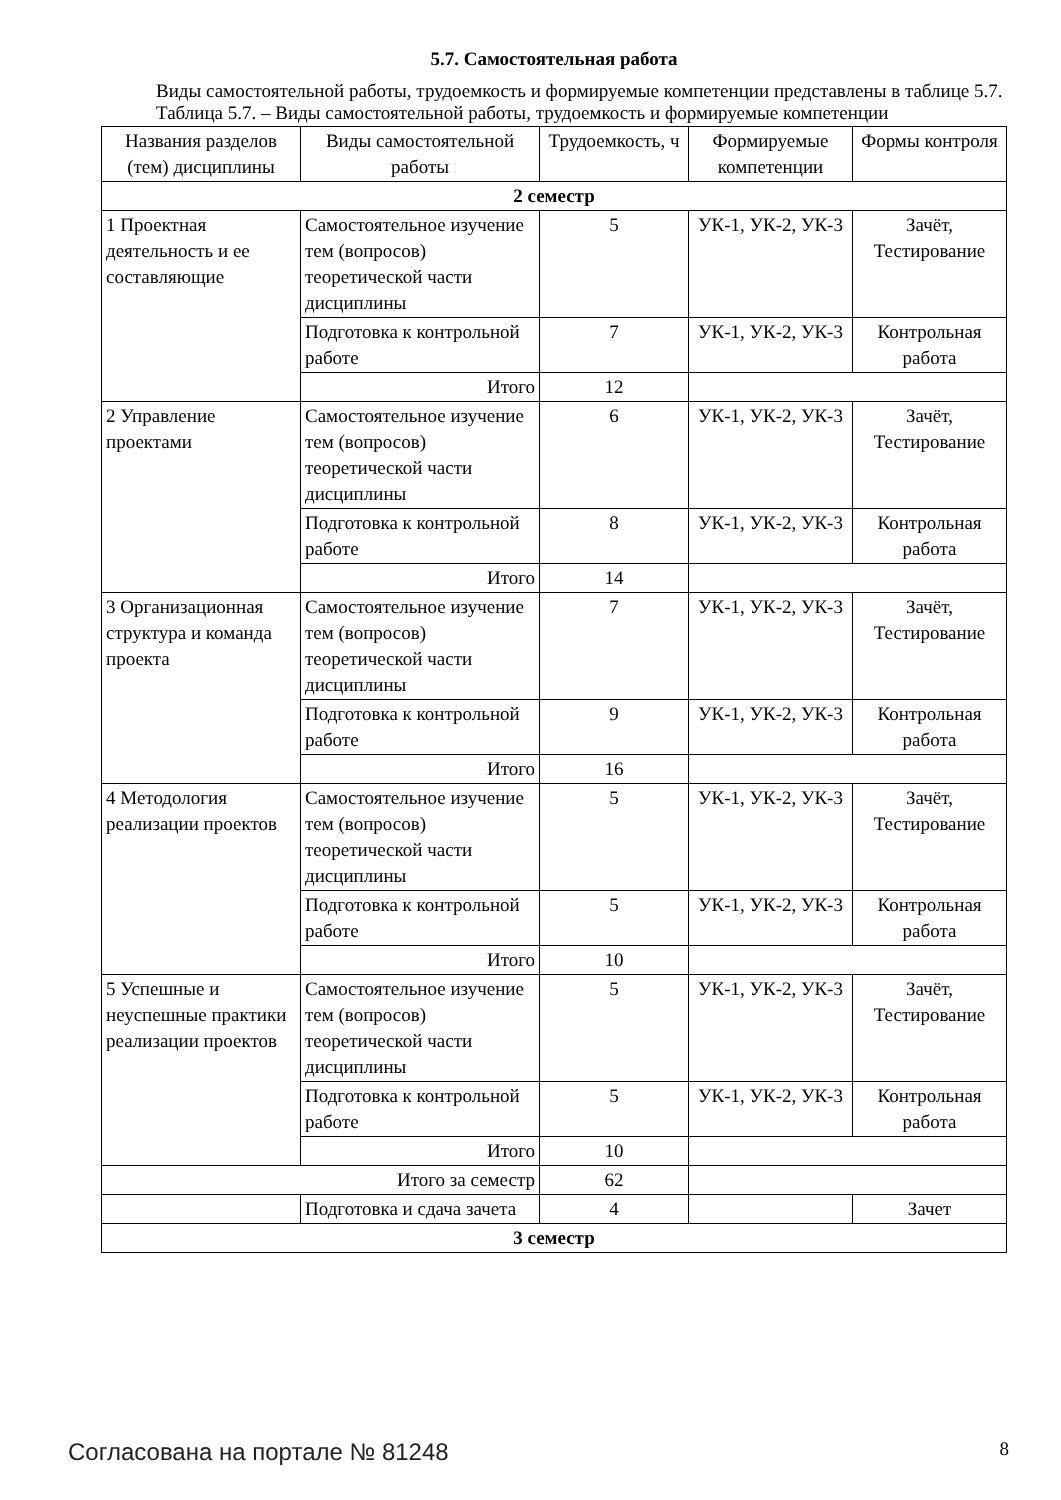5.7. Самостоятельная работа
Виды самостоятельной работы, трудоемкость и формируемые компетенции представлены в таблице 5.7.
Таблица 5.7. – Виды самостоятельной работы, трудоемкость и формируемые компетенции
| Названия разделов (тем) дисциплины | Виды самостоятельной работы | Трудоемкость, ч | Формируемые компетенции | Формы контроля |
| --- | --- | --- | --- | --- |
| 2 семестр | | | | |
| 1 Проектная деятельность и ее составляющие | Самостоятельное изучение тем (вопросов) теоретической части дисциплины | 5 | УК-1, УК-2, УК-3 | Зачёт, Тестирование |
| | Подготовка к контрольной работе | 7 | УК-1, УК-2, УК-3 | Контрольная работа |
| | Итого | 12 | | |
| 2 Управление проектами | Самостоятельное изучение тем (вопросов) теоретической части дисциплины | 6 | УК-1, УК-2, УК-3 | Зачёт, Тестирование |
| | Подготовка к контрольной работе | 8 | УК-1, УК-2, УК-3 | Контрольная работа |
| | Итого | 14 | | |
| 3 Организационная структура и команда проекта | Самостоятельное изучение тем (вопросов) теоретической части дисциплины | 7 | УК-1, УК-2, УК-3 | Зачёт, Тестирование |
| | Подготовка к контрольной работе | 9 | УК-1, УК-2, УК-3 | Контрольная работа |
| | Итого | 16 | | |
| 4 Методология реализации проектов | Самостоятельное изучение тем (вопросов) теоретической части дисциплины | 5 | УК-1, УК-2, УК-3 | Зачёт, Тестирование |
| | Подготовка к контрольной работе | 5 | УК-1, УК-2, УК-3 | Контрольная работа |
| | Итого | 10 | | |
| 5 Успешные и неуспешные практики реализации проектов | Самостоятельное изучение тем (вопросов) теоретической части дисциплины | 5 | УК-1, УК-2, УК-3 | Зачёт, Тестирование |
| | Подготовка к контрольной работе | 5 | УК-1, УК-2, УК-3 | Контрольная работа |
| | Итого | 10 | | |
| Итого за семестр | | 62 | | |
| | Подготовка и сдача зачета | 4 | | Зачет |
| 3 семестр | | | | |
Согласована на портале № 81248 8